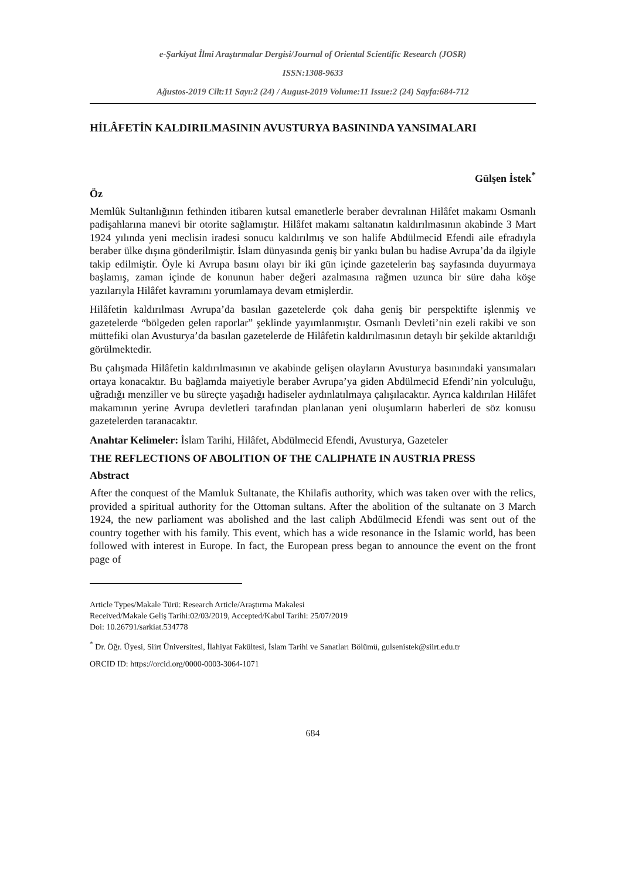e-Şarkiyat İlmi Araştırmalar Dergisi/Journal of Oriental Scientific Research (JOSR)
ISSN:1308-9633
Ağustos-2019 Cilt:11 Sayı:2 (24) / August-2019 Volume:11 Issue:2 (24) Sayfa:684-712
HİLÂFETİN KALDIRILMASININ AVUSTURYA BASININDA YANSIMALARI
Gülşen İstek<sup>*</sup>
Öz
Memlûk Sultanlığının fethinden itibaren kutsal emanetlerle beraber devralınan Hilâfet makamı Osmanlı padişahlarına manevi bir otorite sağlamıştır. Hilâfet makamı saltanatın kaldırılmasının akabinde 3 Mart 1924 yılında yeni meclisin iradesi sonucu kaldırılmış ve son halife Abdülmecid Efendi aile efradıyla beraber ülke dışına gönderilmiştir. İslam dünyasında geniş bir yankı bulan bu hadise Avrupa’da da ilgiyle takip edilmiştir. Öyle ki Avrupa basını olayı bir iki gün içinde gazetelerin baş sayfasında duyurmaya başlamış, zaman içinde de konunun haber değeri azalmasına rağmen uzunca bir süre daha köşe yazılarıyla Hilâfet kavramını yorumlamaya devam etmişlerdir.
Hilâfetin kaldırılması Avrupa’da basılan gazetelerde çok daha geniş bir perspektifte işlenmiş ve gazetelerde “bölgeden gelen raporlar” şeklinde yayımlanmıştır. Osmanlı Devleti’nin ezeli rakibi ve son müttefiki olan Avusturya’da basılan gazetelerde de Hilâfetin kaldırılmasının detaylı bir şekilde aktarıldığı görülmektedir.
Bu çalışmada Hilâfetin kaldırılmasının ve akabinde gelişen olayların Avusturya basınındaki yansımaları ortaya konacaktır. Bu bağlamda maiyetiyle beraber Avrupa’ya giden Abdülmecid Efendi’nin yolculuğu, uğradığı menziller ve bu süreçte yaşadığı hadiseler aydınlatılmaya çalışılacaktır. Ayrıca kaldırılan Hilâfet makamının yerine Avrupa devletleri tarafından planlanan yeni oluşumların haberleri de söz konusu gazetelerden taranacaktır.
Anahtar Kelimeler: İslam Tarihi, Hilâfet, Abdülmecid Efendi, Avusturya, Gazeteler
THE REFLECTIONS OF ABOLITION OF THE CALIPHATE IN AUSTRIA PRESS
Abstract
After the conquest of the Mamluk Sultanate, the Khilafis authority, which was taken over with the relics, provided a spiritual authority for the Ottoman sultans. After the abolition of the sultanate on 3 March 1924, the new parliament was abolished and the last caliph Abdülmecid Efendi was sent out of the country together with his family. This event, which has a wide resonance in the Islamic world, has been followed with interest in Europe. In fact, the European press began to announce the event on the front page of
Article Types/Makale Türü: Research Article/Araştırma Makalesi
Received/Makale Geliş Tarihi:02/03/2019, Accepted/Kabul Tarihi: 25/07/2019
Doi: 10.26791/sarkiat.534778
<sup>*</sup> Dr. Öğr. Üyesi, Siirt Üniversitesi, İlahiyat Fakültesi, İslam Tarihi ve Sanatları Bölümü, gulsenistek@siirt.edu.tr
ORCID ID: https://orcid.org/0000-0003-3064-1071
684